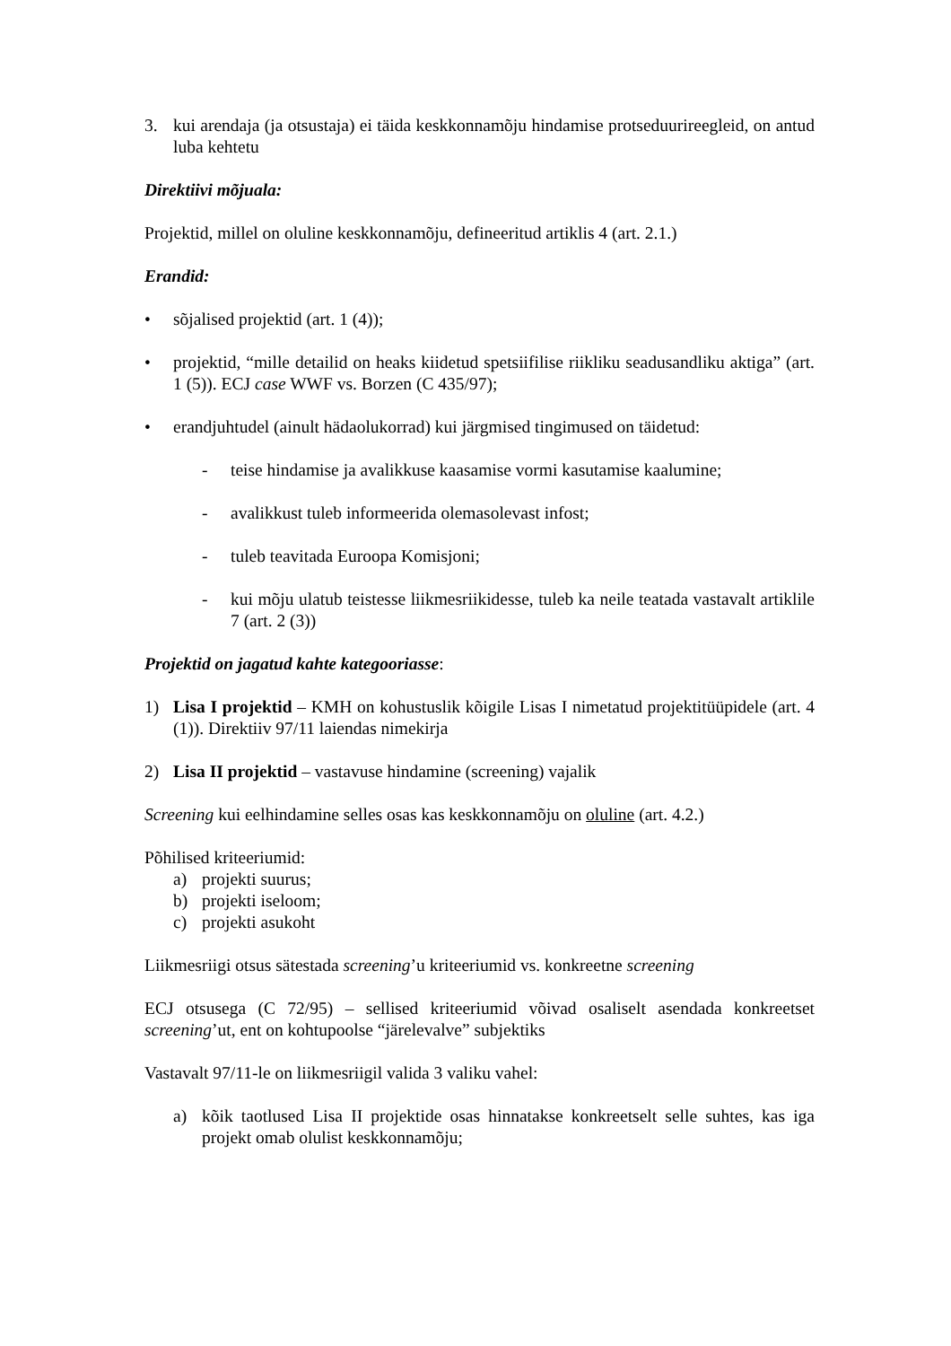3. kui arendaja (ja otsustaja) ei täida keskkonnamõju hindamise protseduurireegleid, on antud luba kehtetu
Direktiivi mõjuala:
Projektid, millel on oluline keskkonnamõju, defineeritud artiklis 4 (art. 2.1.)
Erandid:
• sõjalised projektid (art. 1 (4));
• projektid, “mille detailid on heaks kiidetud spetsiifilise riikliku seadusandliku aktiga” (art. 1 (5)). ECJ case WWF vs. Borzen (C 435/97);
• erandjuhtudel (ainult hädaolukorrad) kui järgmised tingimused on täidetud:
- teise hindamise ja avalikkuse kaasamise vormi kasutamise kaalumine;
- avalikkust tuleb informeerida olemasolevast infost;
- tuleb teavitada Euroopa Komisjoni;
- kui mõju ulatub teistesse liikmesriikidesse, tuleb ka neile teatada vastavalt artiklile 7 (art. 2 (3))
Projektid on jagatud kahte kategooriasse:
1) Lisa I projektid – KMH on kohustuslik kõigile Lisas I nimetatud projektitüüpidele (art. 4 (1)). Direktiiv 97/11 laiendas nimekirja
2) Lisa II projektid – vastavuse hindamine (screening) vajalik
Screening kui eelhindamine selles osas kas keskkonnamõju on oluline (art. 4.2.)
Põhilised kriteeriumid:
a) projekti suurus;
b) projekti iseloom;
c) projekti asukoht
Liikmesriigi otsus sätestada screening’u kriteeriumid vs. konkreetne screening
ECJ otsusega (C 72/95) – sellised kriteeriumid võivad osaliselt asendada konkreetset screening’ut, ent on kohtupoolse “järelevalve” subjektiks
Vastavalt 97/11-le on liikmesriigil valida 3 valiku vahel:
a) kõik taotlused Lisa II projektide osas hinnatakse konkreetselt selle suhtes, kas iga projekt omab olulist keskkonnamõju;